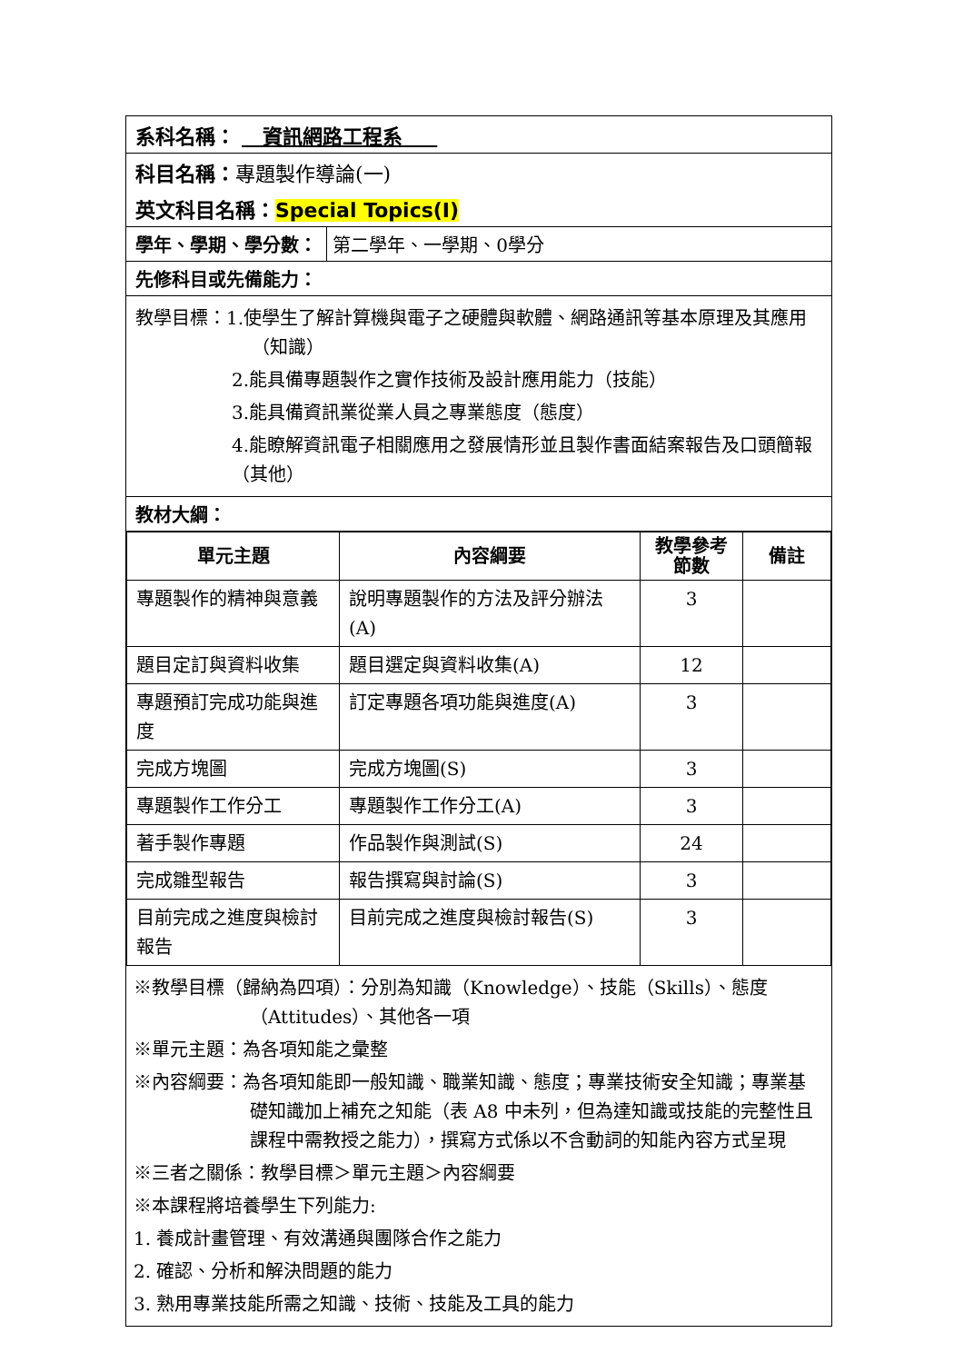系科名稱： 資訊網路工程系
科目名稱：專題製作導論(一)
英文科目名稱：Special Topics(I)
學年、學期、學分數： 第二學年、一學期、0學分
先修科目或先備能力：
教學目標：1.使學生了解計算機與電子之硬體與軟體、網路通訊等基本原理及其應用（知識）
2.能具備專題製作之實作技術及設計應用能力（技能）
3.能具備資訊業從業人員之專業態度（態度）
4.能瞭解資訊電子相關應用之發展情形並且製作書面結案報告及口頭簡報（其他）
教材大綱：
| 單元主題 | 內容綱要 | 教學參考節數 | 備註 |
| --- | --- | --- | --- |
| 專題製作的精神與意義 | 說明專題製作的方法及評分辦法(A) | 3 | |
| 題目定訂與資料收集 | 題目選定與資料收集(A) | 12 | |
| 專題預訂完成功能與進度 | 訂定專題各項功能與進度(A) | 3 | |
| 完成方塊圖 | 完成方塊圖(S) | 3 | |
| 專題製作工作分工 | 專題製作工作分工(A) | 3 | |
| 著手製作專題 | 作品製作與測試(S) | 24 | |
| 完成雛型報告 | 報告撰寫與討論(S) | 3 | |
| 目前完成之進度與檢討報告 | 目前完成之進度與檢討報告(S) | 3 | |
※教學目標（歸納為四項）：分別為知識（Knowledge）、技能（Skills）、態度（Attitudes）、其他各一項
※單元主題：為各項知能之彙整
※內容綱要：為各項知能即一般知識、職業知識、態度；專業技術安全知識；專業基礎知識加上補充之知能（表 A8 中未列，但為達知識或技能的完整性且課程中需教授之能力），撰寫方式係以不含動詞的知能內容方式呈現
※三者之關係：教學目標＞單元主題＞內容綱要
※本課程將培養學生下列能力:
1. 養成計畫管理、有效溝通與團隊合作之能力
2. 確認、分析和解決問題的能力
3. 熟用專業技能所需之知識、技術、技能及工具的能力